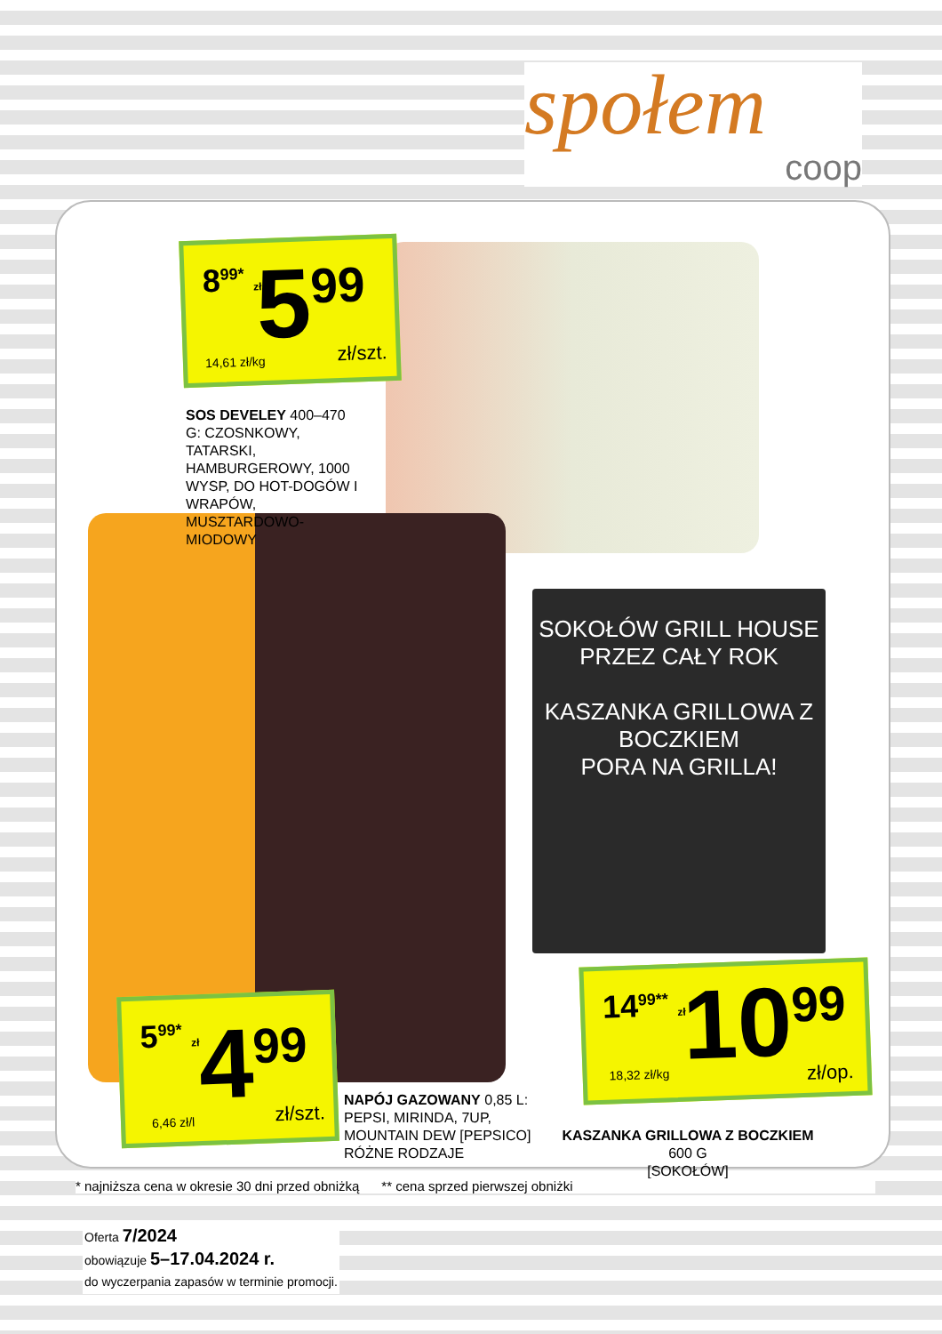społem
coop
SOKOŁÓW GRILL HOUSE
PRZEZ CAŁY ROK
KASZANKA GRILLOWA Z BOCZKIEM
PORA NA GRILLA!
8<sup>99*</sup> zł 5<sup>99</sup>
14,61 zł/kg zł/szt.
SOS DEVELEY 400–470 G: CZOSNKOWY, TATARSKI, HAMBURGEROWY, 1000 WYSP, DO HOT-DOGÓW I WRAPÓW, MUSZTARDOWO-MIODOWY
5<sup>99*</sup> zł 4<sup>99</sup>
6,46 zł/l zł/szt.
NAPÓJ GAZOWANY 0,85 L: PEPSI, MIRINDA, 7UP, MOUNTAIN DEW [PEPSICO] RÓŻNE RODZAJE
14<sup>99**</sup> zł 10<sup>99</sup>
18,32 zł/kg zł/op.
KASZANKA GRILLOWA Z BOCZKIEM 600 G
[SOKOŁÓW]
* najniższa cena w okresie 30 dni przed obniżką ** cena sprzed pierwszej obniżki
Oferta 7/2024
obowiązuje 5–17.04.2024 r.
do wyczerpania zapasów w terminie promocji.